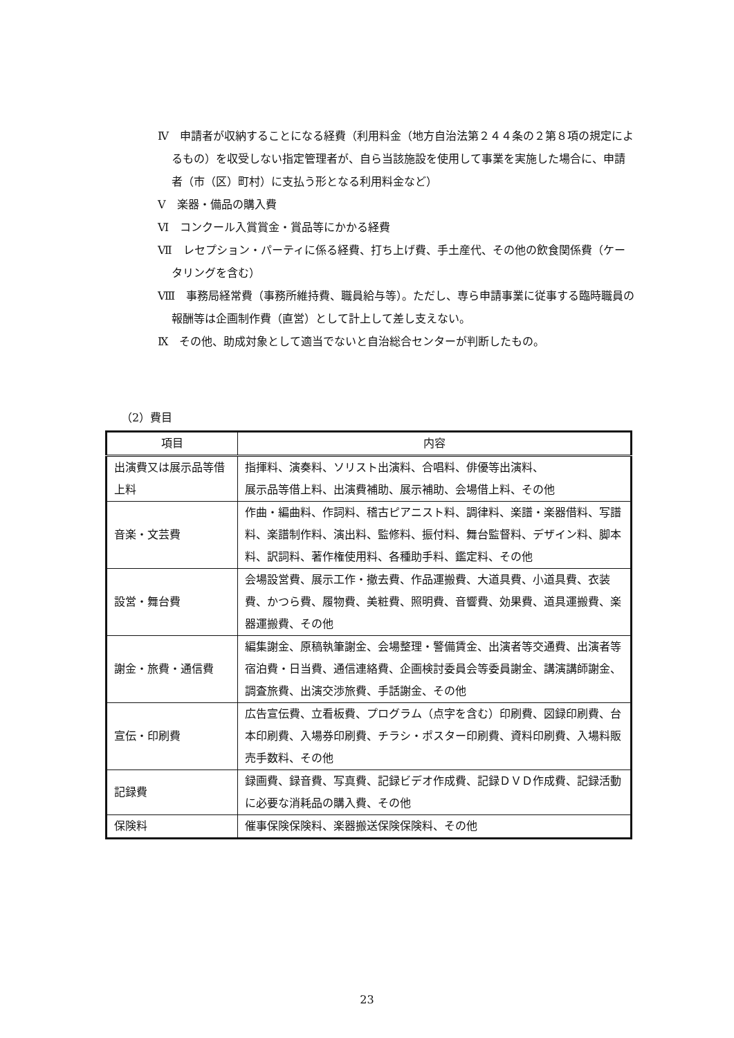Ⅳ　申請者が収納することになる経費（利用料金（地方自治法第２４４条の２第８項の規定によるもの）を収受しない指定管理者が、自ら当該施設を使用して事業を実施した場合に、申請者（市（区）町村）に支払う形となる利用料金など）
Ⅴ　楽器・備品の購入費
Ⅵ　コンクール入賞賞金・賞品等にかかる経費
Ⅶ　レセプション・パーティに係る経費、打ち上げ費、手土産代、その他の飲食関係費（ケータリングを含む）
Ⅷ　事務局経常費（事務所維持費、職員給与等）。ただし、専ら申請事業に従事する臨時職員の報酬等は企画制作費（直営）として計上して差し支えない。
Ⅸ　その他、助成対象として適当でないと自治総合センターが判断したもの。
（2）費目
| 項目 | 内容 |
| --- | --- |
| 出演費又は展示品等借上料 | 指揮料、演奏料、ソリスト出演料、合唱料、俳優等出演料、 展示品等借上料、出演費補助、展示補助、会場借上料、その他 |
| 音楽・文芸費 | 作曲・編曲料、作詞料、稽古ピアニスト料、調律料、楽譜・楽器借料、写譜料、楽譜制作料、演出料、監修料、振付料、舞台監督料、デザイン料、脚本料、訳詞料、著作権使用料、各種助手料、鑑定料、その他 |
| 設営・舞台費 | 会場設営費、展示工作・撤去費、作品運搬費、大道具費、小道具費、衣装費、かつら費、履物費、美粧費、照明費、音響費、効果費、道具運搬費、楽器運搬費、その他 |
| 謝金・旅費・通信費 | 編集謝金、原稿執筆謝金、会場整理・警備賃金、出演者等交通費、出演者等宿泊費・日当費、通信連絡費、企画検討委員会等委員謝金、講演講師謝金、調査旅費、出演交渉旅費、手話謝金、その他 |
| 宣伝・印刷費 | 広告宣伝費、立看板費、プログラム（点字を含む）印刷費、図録印刷費、台本印刷費、入場券印刷費、チラシ・ポスター印刷費、資料印刷費、入場料販売手数料、その他 |
| 記録費 | 録画費、録音費、写真費、記録ビデオ作成費、記録ＤＶＤ作成費、記録活動に必要な消耗品の購入費、その他 |
| 保険料 | 催事保険保険料、楽器搬送保険保険料、その他 |
23